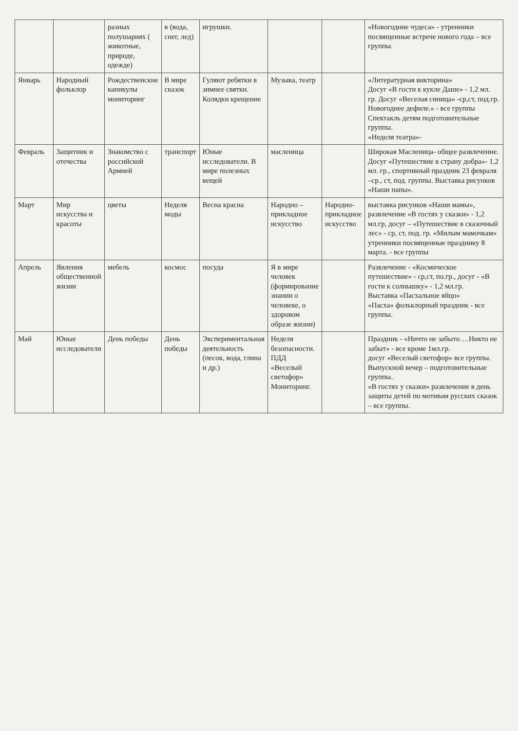| | | разных полушариях ( животные, природе, одежде) | в (вода, снег, лед) | игрушки. | | | «Новогодние чудеса» - утренники посвященные встрече нового года – все группы. |
| Январь | Народный фольклор | Рождественские каникулы мониторинг | В мире сказок | Гуляют ребятки в зимнее святки. Колядки крещение | Музыка, театр | | «Литературная викторина» Досуг «В гости к кукле Даше» - 1,2 мл. гр. Досуг «Веселая синица» -ср,ст, под.гр. Новогоднее дефиле.» - все группы Спектакль детям подготовительные группы. «Неделя театра»- |
| Февраль | Защитник и отечества | Знакомство с российской Армией | транспорт | Юные исследователи. В мире полезных вещей | масленица | | Широкая Масленица- общее развлечение. Досуг «Путешествие в страну добра»- 1,2 мл. гр., спортивный праздник 23 февраля –ср., ст, под. группы. Выставка рисунков «Наши папы». |
| Март | Мир искусства и красоты | цветы | Неделя моды | Весна красна | Народно – прикладное искусство | Народно-прикладное искусство | выставка рисунков «Наши мамы», развлечение «В гостях у сказки» - 1,2 мл.гр, досуг – «Путешествие в сказочный лес» - ср, ст, под. гр. «Милым мамочкам» утренники посвященные празднику 8 марта. - все группы |
| Апрель | Явления общественной жизни | мебель | космос | посуда | Я в мире человек (формирование знании о человеке, о здоровом образе жизни) | | Развлечение - «Космическое путешествие» - ср,ст, по.гр., досуг - «В гости к солнышку» - 1,2 мл.гр. Выставка «Пасхальное яйцо» «Пасха» фольклорный праздник - все группы. |
| Май | Юные исследователи | День победы | День победы | Экспериментальная деятельность (песок, вода, глина и др.) | Неделя безопасности. ПДД «Веселый светофор» Мониторинг. | | Праздник - «Ничто не забыто….Никто не забыт» - все кроме 1мл.гр. досуг «Веселый светофор» все группы. Выпускной вечер – подготовительные группы.. «В гостях у сказки» развлечение в день защиты детей по мотивам русских сказок – все группы. |